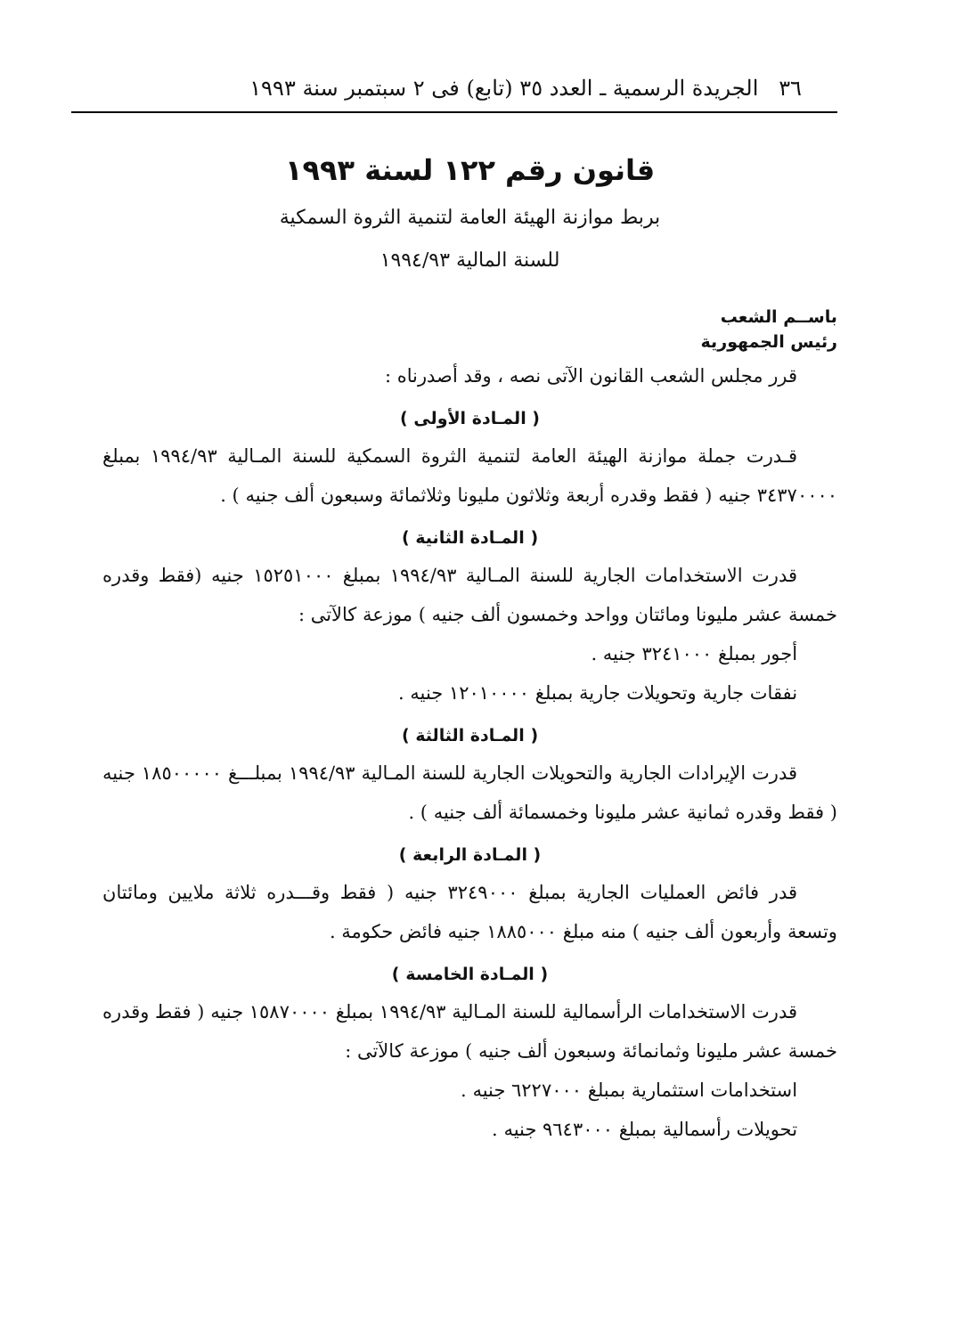٣٦ الجريدة الرسمية ـ العدد ٣٥ (تابع) فى ٢ سبتمبر سنة ١٩٩٣
قانون رقم ١٢٢ لسنة ١٩٩٣
بربط موازنة الهيئة العامة لتنمية الثروة السمكية
للسنة المالية ١٩٩٤/٩٣
باســم الشعب
رئيس الجمهورية
قرر مجلس الشعب القانون الآتى نصه ، وقد أصدرناه :
( المـادة الأولى )
قـدرت جملة موازنة الهيئة العامة لتنمية الثروة السمكية للسنة المـالية ١٩٩٤/٩٣ بمبلغ ٣٤٣٧٠٠٠٠ جنيه ( فقط وقدره أربعة وثلاثون مليونا وثلاثمائة وسبعون ألف جنيه ) .
( المـادة الثانية )
قدرت الاستخدامات الجارية للسنة المـالية ١٩٩٤/٩٣ بمبلغ ١٥٢٥١٠٠٠ جنيه (فقط وقدره خمسة عشر مليونا ومائتان وواحد وخمسون ألف جنيه ) موزعة كالآتى :
أجور بمبلغ ٣٢٤١٠٠٠ جنيه .
نفقات جارية وتحويلات جارية بمبلغ ١٢٠١٠٠٠٠ جنيه .
( المـادة الثالثة )
قدرت الإيرادات الجارية والتحويلات الجارية للسنة المـالية ١٩٩٤/٩٣ بمبلـــغ ١٨٥٠٠٠٠٠ جنيه ( فقط وقدره ثمانية عشر مليونا وخمسمائة ألف جنيه ) .
( المـادة الرابعة )
قدر فائض العمليات الجارية بمبلغ ٣٢٤٩٠٠٠ جنيه ( فقط وقـــدره ثلاثة ملايين ومائتان وتسعة وأربعون ألف جنيه ) منه مبلغ ١٨٨٥٠٠٠ جنيه فائض حكومة .
( المـادة الخامسة )
قدرت الاستخدامات الرأسمالية للسنة المـالية ١٩٩٤/٩٣ بمبلغ ١٥٨٧٠٠٠٠ جنيه ( فقط وقدره خمسة عشر مليونا وثمانمائة وسبعون ألف جنيه ) موزعة كالآتى :
استخدامات استثمارية بمبلغ ٦٢٢٧٠٠٠ جنيه .
تحويلات رأسمالية بمبلغ ٩٦٤٣٠٠٠ جنيه .